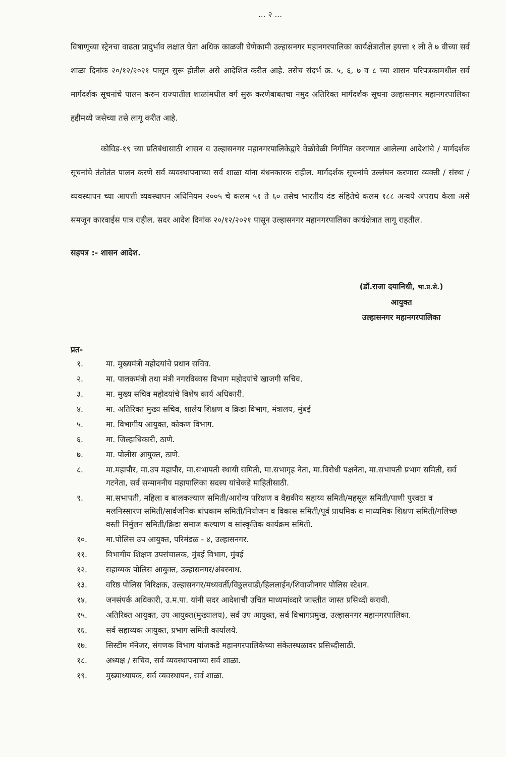... २ ...
विषाणूच्या स्ट्रेनचा वाढता प्रादुर्भाव लक्षात घेता अधिक काळजी घेणेकामी उल्हासनगर महानगरपालिका कार्यक्षेत्रातील इयत्ता १ ली ते ७ वीच्या सर्व शाळा दिनांक २०/१२/२०२१ पासून सुरू होतील असे आदेशित करीत आहे. तसेच संदर्भ क्र. ५, ६, ७ व ८ च्या शासन परिपत्रकामधील सर्व मार्गदर्शक सूचनांचे पालन करुन राज्यातील शाळांमधील वर्ग सुरू करणेबाबतचा नमुद अतिरिक्त मार्गदर्शक सूचना उल्हासनगर महानगरपालिका हद्दीमध्ये जसेच्या तसे लागू करीत आहे.
कोविड-१९ च्या प्रतिबंधासाठी शासन व उल्हासनगर महानगरपालिकेद्वारे वेळोवेळी निर्गमित करण्यात आलेल्या आदेशांचे / मार्गदर्शक सूचनांचे तंतोतंत पालन करणे सर्व व्यवस्थापनाच्या सर्व शाळा यांना बंधनकारक राहील. मार्गदर्शक सूचनांचे उल्लंघन करणारा व्यक्ती / संस्था / व्यवस्थापन च्या आपत्ती व्यवस्थापन अधिनियम २००५ चे कलम ५१ ते ६० तसेच भारतीय दंड संहितेचे कलम १८८ अन्वये अपराध केला असे समजून कारवाईस पात्र राहील. सदर आदेश दिनांक २०/१२/२०२१ पासून उल्हासनगर महानगरपालिका कार्यक्षेत्रात लागू राहतील.
सहपत्र :- शासन आदेश.
(डॉ.राजा दयानिधी, भा.प्र.से.)
आयुक्त
उल्हासनगर महानगरपालिका
प्रत-
१. मा. मुख्यमंत्री महोदयांचे प्रधान सचिव.
२. मा. पालकमंत्री तथा मंत्री नगरविकास विभाग महोदयांचे खाजगी सचिव.
३. मा. मुख्य सचिव महोदयांचे विशेष कार्य अधिकारी.
४. मा. अतिरिक्त मुख्य सचिव, शालेय शिक्षण व क्रिडा विभाग, मंत्रालय, मुंबई
५. मा. विभागीय आयुक्त, कोकण विभाग.
६. मा. जिल्हाधिकारी, ठाणे.
७. मा. पोलीस आयुक्त, ठाणे.
८. मा.महापौर, मा.उप महापौर, मा.सभापती स्थायी समिती, मा.सभागृह नेता, मा.विरोधी पक्षनेता, मा.सभापती प्रभाग समिती, सर्व गटनेता, सर्व सन्माननीय महापालिका सदस्य यांचेकडे माहितीसाठी.
९. मा.सभापती, महिला व बालकल्याण समिती/आरोग्य परिक्षण व वैद्यकीय सहाय्य समिती/महसूल समिती/पाणी पुरवठा व मलनिस्सारण समिती/सार्वजनिक बांधकाम समिती/नियोजन व विकास समिती/पूर्व प्राथमिक व माध्यमिक शिक्षण समिती/गलिच्छ वस्ती निर्मुलन समिती/क्रिडा समाज कल्याण व सांस्कृतिक कार्यक्रम समिती.
१०. मा.पोलिस उप आयुक्त, परिमंडळ - ४, उल्हासनगर.
११. विभागीय शिक्षण उपसंचालक, मुंबई विभाग, मुंबई
१२. सहाय्यक पोलिस आयुक्त, उल्हासनगर/अंबरनाथ.
१३. वरिष्ठ पोलिस निरिक्षक, उल्हासनगर/मध्यवर्ती/विठ्ठलवाडी/हिललाईन/शिवाजीनगर पोलिस स्टेशन.
१४. जनसंपर्क अधिकारी, उ.म.पा. यांनी सदर आदेशाची उचित माध्यमांव्दारे जास्तीत जास्त प्रसिध्दी करावी.
१५. अतिरिक्त आयुक्त, उप आयुक्त(मुख्यालय), सर्व उप आयुक्त, सर्व विभागप्रमुख, उल्हासनगर महानगरपालिका.
१६. सर्व सहाय्यक आयुक्त, प्रभाग समिती कार्यालये.
१७. सिस्टीम मॅनेजर, संगणक विभाग यांजकडे महानगरपालिकेच्या संकेतस्थळावर प्रसिध्दीसाठी.
१८. अध्यक्ष / सचिव, सर्व व्यवस्थापनाच्या सर्व शाळा.
१९. मुख्याध्यापक, सर्व व्यवस्थापन, सर्व शाळा.